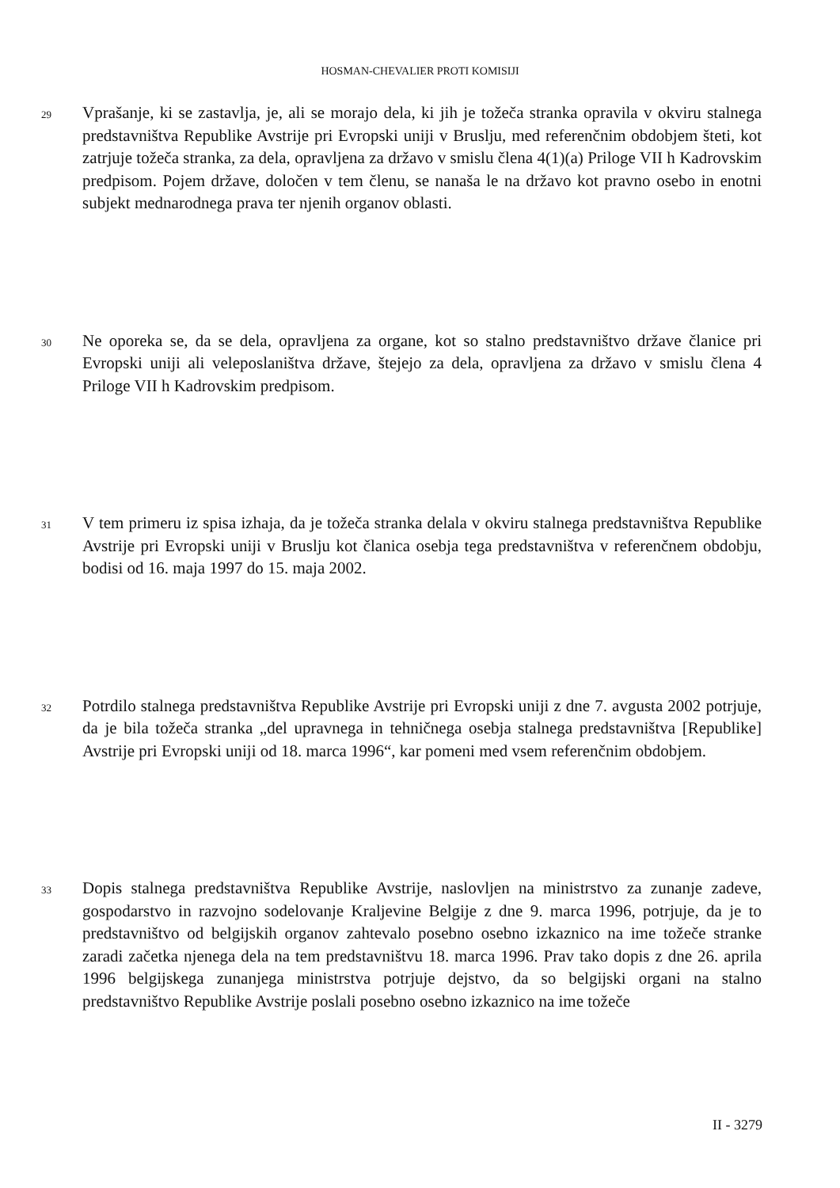HOSMAN-CHEVALIER PROTI KOMISIJI
29
Vprašanje, ki se zastavlja, je, ali se morajo dela, ki jih je tožeča stranka opravila v okviru stalnega predstavništva Republike Avstrije pri Evropski uniji v Bruslju, med referenčnim obdobjem šteti, kot zatrjuje tožeča stranka, za dela, opravljena za državo v smislu člena 4(1)(a) Priloge VII h Kadrovskim predpisom. Pojem države, določen v tem členu, se nanaša le na državo kot pravno osebo in enotni subjekt mednarodnega prava ter njenih organov oblasti.
30
Ne oporeka se, da se dela, opravljena za organe, kot so stalno predstavništvo države članice pri Evropski uniji ali veleposlaništva države, štejejo za dela, opravljena za državo v smislu člena 4 Priloge VII h Kadrovskim predpisom.
31
V tem primeru iz spisa izhaja, da je tožeča stranka delala v okviru stalnega predstavništva Republike Avstrije pri Evropski uniji v Bruslju kot članica osebja tega predstavništva v referenčnem obdobju, bodisi od 16. maja 1997 do 15. maja 2002.
32
Potrdilo stalnega predstavništva Republike Avstrije pri Evropski uniji z dne 7. avgusta 2002 potrjuje, da je bila tožeča stranka „del upravnega in tehničnega osebja stalnega predstavništva [Republike] Avstrije pri Evropski uniji od 18. marca 1996“, kar pomeni med vsem referenčnim obdobjem.
33
Dopis stalnega predstavništva Republike Avstrije, naslovljen na ministrstvo za zunanje zadeve, gospodarstvo in razvojno sodelovanje Kraljevine Belgije z dne 9. marca 1996, potrjuje, da je to predstavništvo od belgijskih organov zahtevalo posebno osebno izkaznico na ime tožeče stranke zaradi začetka njenega dela na tem predstavništvu 18. marca 1996. Prav tako dopis z dne 26. aprila 1996 belgijskega zunanjega ministrstva potrjuje dejstvo, da so belgijski organi na stalno predstavništvo Republike Avstrije poslali posebno osebno izkaznico na ime tožeče
II - 3279